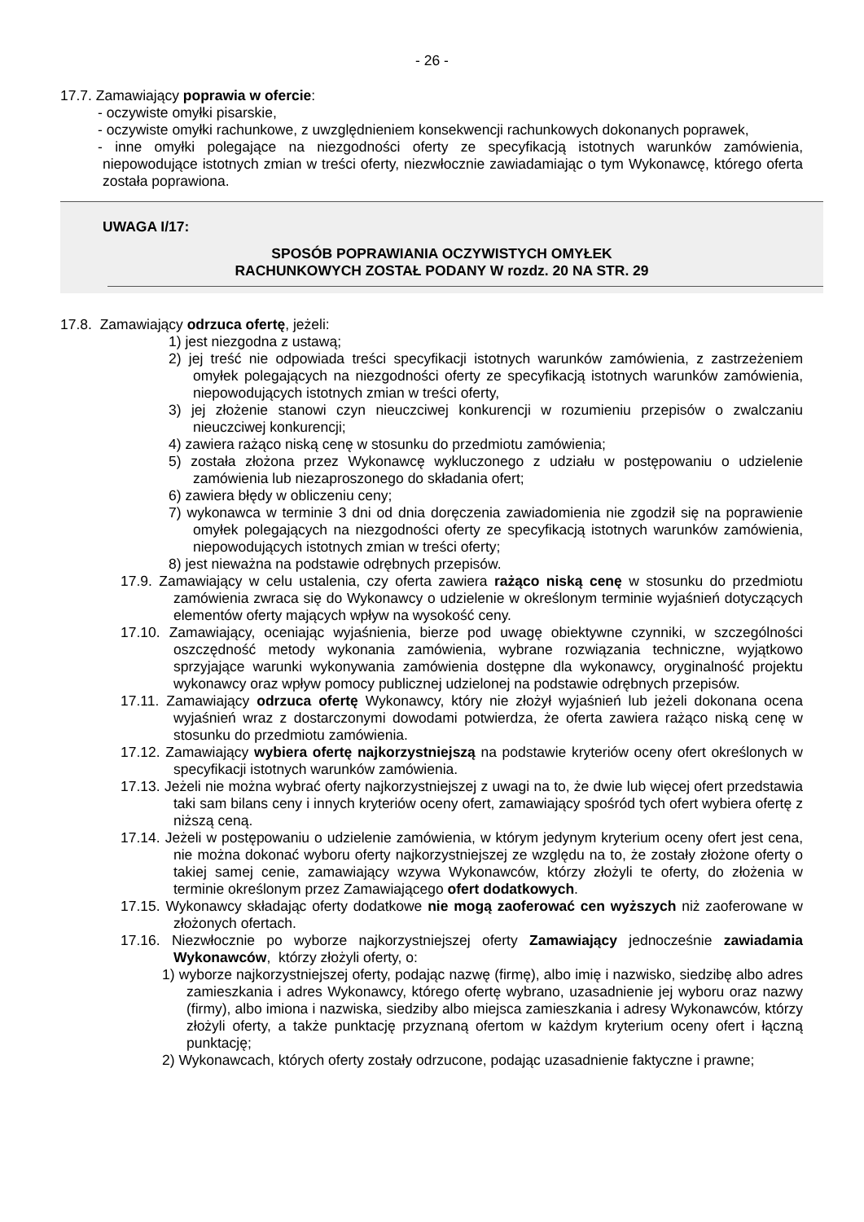- 26 -
17.7. Zamawiający poprawia w ofercie:
- oczywiste omyłki pisarskie,
- oczywiste omyłki rachunkowe, z uwzględnieniem konsekwencji rachunkowych dokonanych poprawek,
- inne omyłki polegające na niezgodności oferty ze specyfikacją istotnych warunków zamówienia, niepowodujące istotnych zmian w treści oferty, niezwłocznie zawiadamiając o tym Wykonawcę, którego oferta została poprawiona.
UWAGA I/17:
SPOSÓB POPRAWIANIA OCZYWISTYCH OMYŁEK
RACHUNKOWYCH ZOSTAŁ PODANY W rozdz. 20 NA STR. 29
17.8. Zamawiający odrzuca ofertę, jeżeli:
1) jest niezgodna z ustawą;
2) jej treść nie odpowiada treści specyfikacji istotnych warunków zamówienia, z zastrzeżeniem omyłek polegających na niezgodności oferty ze specyfikacją istotnych warunków zamówienia, niepowodujących istotnych zmian w treści oferty,
3) jej złożenie stanowi czyn nieuczciwej konkurencji w rozumieniu przepisów o zwalczaniu nieuczciwej konkurencji;
4) zawiera rażąco niską cenę w stosunku do przedmiotu zamówienia;
5) została złożona przez Wykonawcę wykluczonego z udziału w postępowaniu o udzielenie zamówienia lub niezaproszonego do składania ofert;
6) zawiera błędy w obliczeniu ceny;
7) wykonawca w terminie 3 dni od dnia doręczenia zawiadomienia nie zgodził się na poprawienie omyłek polegających na niezgodności oferty ze specyfikacją istotnych warunków zamówienia, niepowodujących istotnych zmian w treści oferty;
8) jest nieważna na podstawie odrębnych przepisów.
17.9. Zamawiający w celu ustalenia, czy oferta zawiera rażąco niską cenę w stosunku do przedmiotu zamówienia zwraca się do Wykonawcy o udzielenie w określonym terminie wyjaśnień dotyczących elementów oferty mających wpływ na wysokość ceny.
17.10. Zamawiający, oceniając wyjaśnienia, bierze pod uwagę obiektywne czynniki, w szczególności oszczędność metody wykonania zamówienia, wybrane rozwiązania techniczne, wyjątkowo sprzyjające warunki wykonywania zamówienia dostępne dla wykonawcy, oryginalność projektu wykonawcy oraz wpływ pomocy publicznej udzielonej na podstawie odrębnych przepisów.
17.11. Zamawiający odrzuca ofertę Wykonawcy, który nie złożył wyjaśnień lub jeżeli dokonana ocena wyjaśnień wraz z dostarczonymi dowodami potwierdza, że oferta zawiera rażąco niską cenę w stosunku do przedmiotu zamówienia.
17.12. Zamawiający wybiera ofertę najkorzystniejszą na podstawie kryteriów oceny ofert określonych w specyfikacji istotnych warunków zamówienia.
17.13. Jeżeli nie można wybrać oferty najkorzystniejszej z uwagi na to, że dwie lub więcej ofert przedstawia taki sam bilans ceny i innych kryteriów oceny ofert, zamawiający spośród tych ofert wybiera ofertę z niższą ceną.
17.14. Jeżeli w postępowaniu o udzielenie zamówienia, w którym jedynym kryterium oceny ofert jest cena, nie można dokonać wyboru oferty najkorzystniejszej ze względu na to, że zostały złożone oferty o takiej samej cenie, zamawiający wzywa Wykonawców, którzy złożyli te oferty, do złożenia w terminie określonym przez Zamawiającego ofert dodatkowych.
17.15. Wykonawcy składając oferty dodatkowe nie mogą zaoferować cen wyższych niż zaoferowane w złożonych ofertach.
17.16. Niezwłocznie po wyborze najkorzystniejszej oferty Zamawiający jednocześnie zawiadamia Wykonawców, którzy złożyli oferty, o:
1) wyborze najkorzystniejszej oferty, podając nazwę (firmę), albo imię i nazwisko, siedzibę albo adres zamieszkania i adres Wykonawcy, którego ofertę wybrano, uzasadnienie jej wyboru oraz nazwy (firmy), albo imiona i nazwiska, siedziby albo miejsca zamieszkania i adresy Wykonawców, którzy złożyli oferty, a także punktację przyznaną ofertom w każdym kryterium oceny ofert i łączną punktację;
2) Wykonawcach, których oferty zostały odrzucone, podając uzasadnienie faktyczne i prawne;